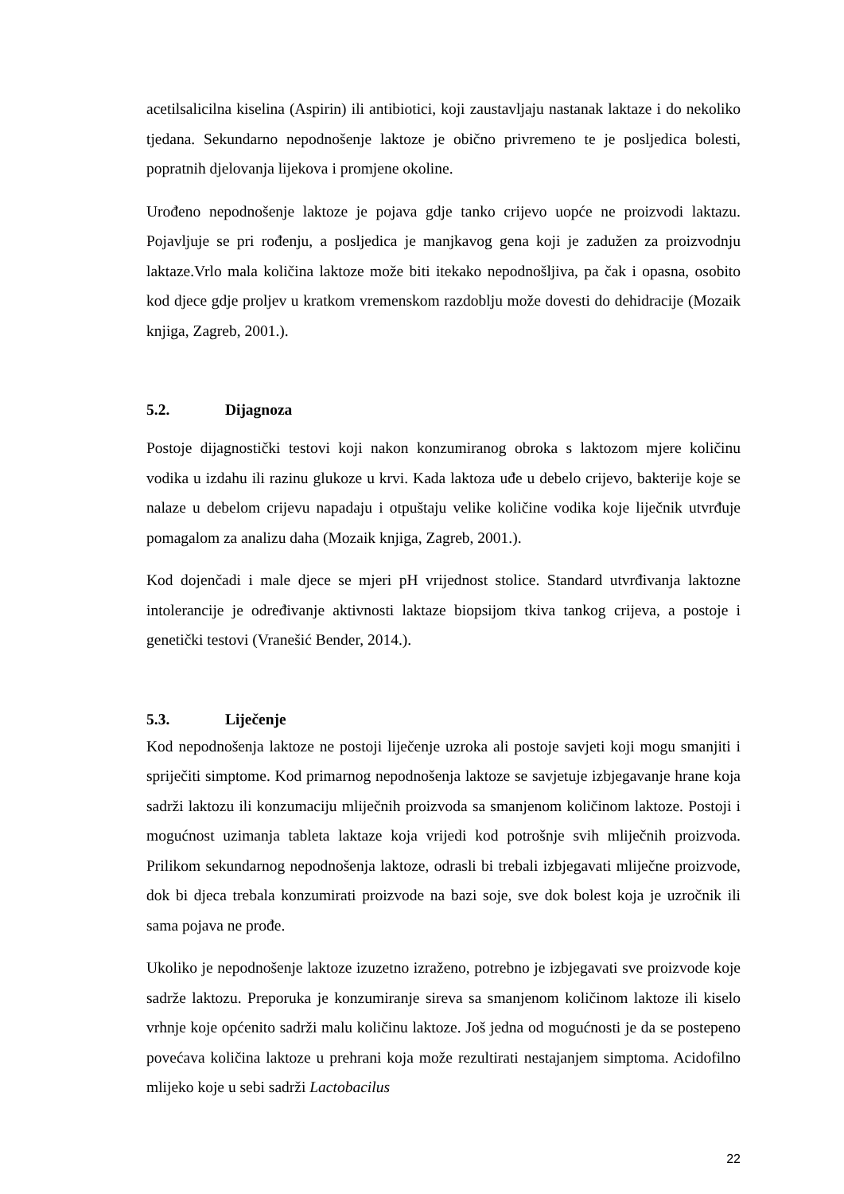acetilsalicilna kiselina (Aspirin) ili antibiotici, koji zaustavljaju nastanak laktaze i do nekoliko tjedana. Sekundarno nepodnošenje laktoze je obično privremeno te je posljedica bolesti, popratnih djelovanja lijekova i promjene okoline.
Urođeno nepodnošenje laktoze je pojava gdje tanko crijevo uopće ne proizvodi laktazu. Pojavljuje se pri rođenju, a posljedica je manjkavog gena koji je zadužen za proizvodnju laktaze.Vrlo mala količina laktoze može biti itekako nepodnošljiva, pa čak i opasna, osobito kod djece gdje proljev u kratkom vremenskom razdoblju može dovesti do dehidracije (Mozaik knjiga, Zagreb, 2001.).
5.2. Dijagnoza
Postoje dijagnostički testovi koji nakon konzumiranog obroka s laktozom mjere količinu vodika u izdahu ili razinu glukoze u krvi. Kada laktoza uđe u debelo crijevo, bakterije koje se nalaze u debelom crijevu napadaju i otpuštaju velike količine vodika koje liječnik utvrđuje pomagalom za analizu daha (Mozaik knjiga, Zagreb, 2001.).
Kod dojenčadi i male djece se mjeri pH vrijednost stolice. Standard utvrđivanja laktozne intolerancije je određivanje aktivnosti laktaze biopsijom tkiva tankog crijeva, a postoje i genetički testovi (Vranešić Bender, 2014.).
5.3. Liječenje
Kod nepodnošenja laktoze ne postoji liječenje uzroka ali postoje savjeti koji mogu smanjiti i spriječiti simptome. Kod primarnog nepodnošenja laktoze se savjetuje izbjegavanje hrane koja sadrži laktozu ili konzumaciju mliječnih proizvoda sa smanjenom količinom laktoze. Postoji i mogućnost uzimanja tableta laktaze koja vrijedi kod potrošnje svih mliječnih proizvoda. Prilikom sekundarnog nepodnošenja laktoze, odrasli bi trebali izbjegavati mliječne proizvode, dok bi djeca trebala konzumirati proizvode na bazi soje, sve dok bolest koja je uzročnik ili sama pojava ne prođe.
Ukoliko je nepodnošenje laktoze izuzetno izraženo, potrebno je izbjegavati sve proizvode koje sadrže laktozu. Preporuka je konzumiranje sireva sa smanjenom količinom laktoze ili kiselo vrhnje koje općenito sadrži malu količinu laktoze. Još jedna od mogućnosti je da se postepeno povećava količina laktoze u prehrani koja može rezultirati nestajanjem simptoma. Acidofilno mlijeko koje u sebi sadrži Lactobacilus
22